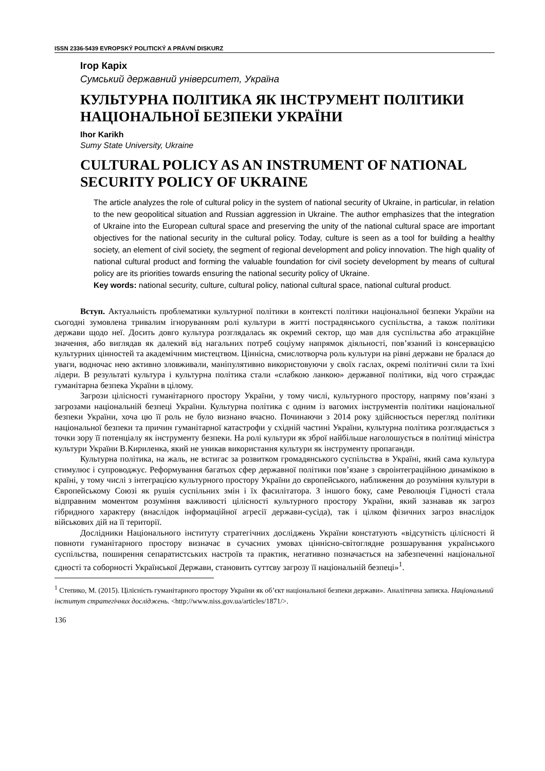ISSN 2336-5439 EVROPSKÝ POLITICKÝ A PRÁVNÍ DISKURZ
Ігор Каріх
Сумський державний університет, Україна
КУЛЬТУРНА ПОЛІТИКА ЯК ІНСТРУМЕНТ ПОЛІТИКИ НАЦІОНАЛЬНОЇ БЕЗПЕКИ УКРАЇНИ
Ihor Karikh
Sumy State University, Ukraine
CULTURAL POLICY AS AN INSTRUMENT OF NATIONAL SECURITY POLICY OF UKRAINE
The article analyzes the role of cultural policy in the system of national security of Ukraine, in particular, in relation to the new geopolitical situation and Russian aggression in Ukraine. The author emphasizes that the integration of Ukraine into the European cultural space and preserving the unity of the national cultural space are important objectives for the national security in the cultural policy. Today, culture is seen as a tool for building a healthy society, an element of civil society, the segment of regional development and policy innovation. The high quality of national cultural product and forming the valuable foundation for civil society development by means of cultural policy are its priorities towards ensuring the national security policy of Ukraine.
Key words: national security, culture, cultural policy, national cultural space, national cultural product.
Вступ. Актуальність проблематики культурної політики в контексті політики національної безпеки України на сьогодні зумовлена тривалим ігноруванням ролі культури в житті пострадянського суспільства, а також політики держави щодо неї. Досить довго культура розглядалась як окремий сектор, що мав для суспільства або атракційне значення, або виглядав як далекий від нагальних потреб соціуму напрямок діяльності, пов’язаний із консервацією культурних цінностей та академічним мистецтвом. Ціннісна, смислотворча роль культури на рівні держави не бралася до уваги, водночас нею активно зловживали, маніпулятивно використовуючи у своїх гаслах, окремі політичні сили та їхні лідери. В результаті культура і культурна політика стали «слабкою ланкою» державної політики, від чого страждає гуманітарна безпека України в цілому.
Загрози цілісності гуманітарного простору України, у тому числі, культурного простору, напряму пов’язані з загрозами національній безпеці України. Культурна політика є одним із вагомих інструментів політики національної безпеки України, хоча цю її роль не було визнано вчасно. Починаючи з 2014 року здійснюється перегляд політики національної безпеки та причин гуманітарної катастрофи у східній частині України, культурна політика розглядається з точки зору її потенціалу як інструменту безпеки. На ролі культури як зброї найбільше наголошується в політиці міністра культури України В.Кириленка, який не уникав використання культури як інструменту пропаганди.
Культурна політика, на жаль, не встигає за розвитком громадянського суспільства в Україні, який сама культура стимулює і супроводжує. Реформування багатьох сфер державної політики пов’язане з євроінтеграційною динамікою в країні, у тому числі з інтеграцією культурного простору України до європейського, наближення до розуміння культури в Європейському Союзі як рушія суспільних змін і їх фасилітатора. З іншого боку, саме Революція Гідності стала відправним моментом розуміння важливості цілісності культурного простору України, який зазнавав як загроз гібридного характеру (внаслідок інформаційної агресії держави-сусіда), так і цілком фізичних загроз внаслідок військових дій на її території.
Дослідники Національного інституту стратегічних досліджень України констатують «відсутність цілісності й повноти гуманітарного простору визначає в сучасних умовах ціннісно-світоглядне розшарування українського суспільства, поширення сепаратистських настроїв та практик, негативно позначається на забезпеченні національної єдності та соборності Української Держави, становить суттєву загрозу її національній безпеці»<sup>1</sup>.
<sup>1</sup> Степико, М. (2015). Цілісність гуманітарного простору України як об’єкт національної безпеки держави». Аналітична записка. Національний інститут стратегічних досліджень. <http://www.niss.gov.ua/articles/1871/>.
136